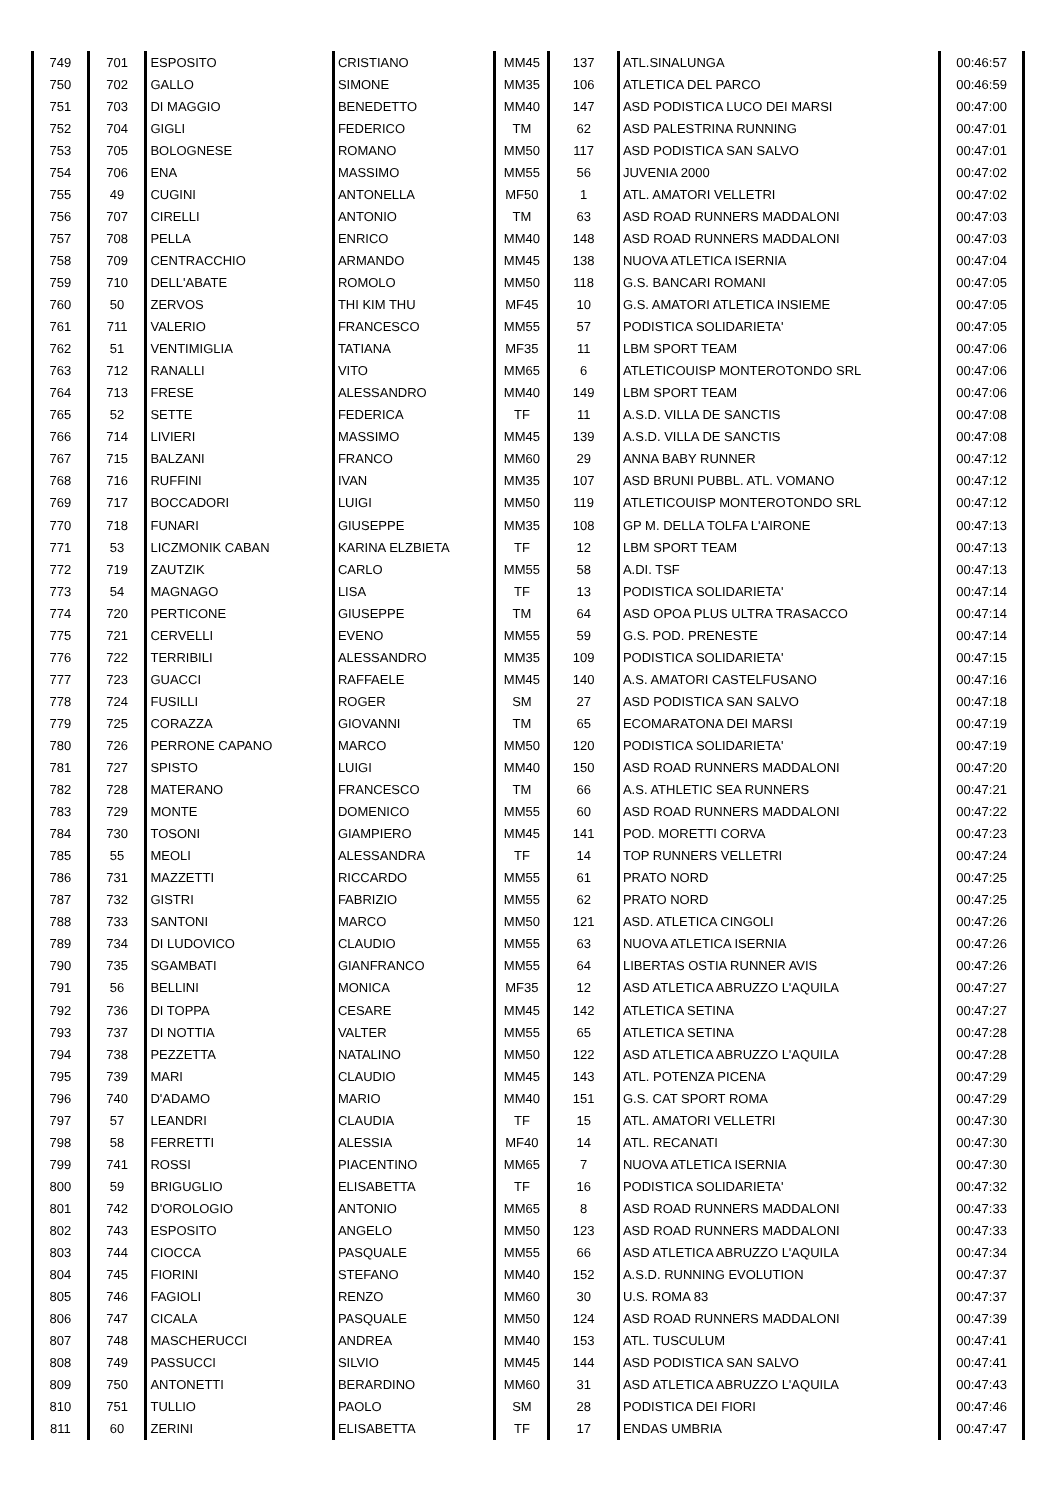| 749 | 701 | ESPOSITO | CRISTIANO | MM45 | 137 | ATL.SINALUNGA | 00:46:57 |
| 750 | 702 | GALLO | SIMONE | MM35 | 106 | ATLETICA DEL PARCO | 00:46:59 |
| 751 | 703 | DI MAGGIO | BENEDETTO | MM40 | 147 | ASD PODISTICA LUCO DEI MARSI | 00:47:00 |
| 752 | 704 | GIGLI | FEDERICO | TM | 62 | ASD PALESTRINA RUNNING | 00:47:01 |
| 753 | 705 | BOLOGNESE | ROMANO | MM50 | 117 | ASD PODISTICA SAN SALVO | 00:47:01 |
| 754 | 706 | ENA | MASSIMO | MM55 | 56 | JUVENIA 2000 | 00:47:02 |
| 755 | 49 | CUGINI | ANTONELLA | MF50 | 1 | ATL. AMATORI VELLETRI | 00:47:02 |
| 756 | 707 | CIRELLI | ANTONIO | TM | 63 | ASD ROAD RUNNERS MADDALONI | 00:47:03 |
| 757 | 708 | PELLA | ENRICO | MM40 | 148 | ASD ROAD RUNNERS MADDALONI | 00:47:03 |
| 758 | 709 | CENTRACCHIO | ARMANDO | MM45 | 138 | NUOVA ATLETICA ISERNIA | 00:47:04 |
| 759 | 710 | DELL'ABATE | ROMOLO | MM50 | 118 | G.S. BANCARI ROMANI | 00:47:05 |
| 760 | 50 | ZERVOS | THI KIM THU | MF45 | 10 | G.S. AMATORI ATLETICA INSIEME | 00:47:05 |
| 761 | 711 | VALERIO | FRANCESCO | MM55 | 57 | PODISTICA SOLIDARIETA' | 00:47:05 |
| 762 | 51 | VENTIMIGLIA | TATIANA | MF35 | 11 | LBM SPORT TEAM | 00:47:06 |
| 763 | 712 | RANALLI | VITO | MM65 | 6 | ATLETICOUISP MONTEROTONDO SRL | 00:47:06 |
| 764 | 713 | FRESE | ALESSANDRO | MM40 | 149 | LBM SPORT TEAM | 00:47:06 |
| 765 | 52 | SETTE | FEDERICA | TF | 11 | A.S.D. VILLA DE SANCTIS | 00:47:08 |
| 766 | 714 | LIVIERI | MASSIMO | MM45 | 139 | A.S.D. VILLA DE SANCTIS | 00:47:08 |
| 767 | 715 | BALZANI | FRANCO | MM60 | 29 | ANNA BABY RUNNER | 00:47:12 |
| 768 | 716 | RUFFINI | IVAN | MM35 | 107 | ASD BRUNI PUBBL. ATL. VOMANO | 00:47:12 |
| 769 | 717 | BOCCADORI | LUIGI | MM50 | 119 | ATLETICOUISP MONTEROTONDO SRL | 00:47:12 |
| 770 | 718 | FUNARI | GIUSEPPE | MM35 | 108 | GP M. DELLA TOLFA L'AIRONE | 00:47:13 |
| 771 | 53 | LICZMONIK CABAN | KARINA ELZBIETA | TF | 12 | LBM SPORT TEAM | 00:47:13 |
| 772 | 719 | ZAUTZIK | CARLO | MM55 | 58 | A.DI. TSF | 00:47:13 |
| 773 | 54 | MAGNAGO | LISA | TF | 13 | PODISTICA SOLIDARIETA' | 00:47:14 |
| 774 | 720 | PERTICONE | GIUSEPPE | TM | 64 | ASD OPOA PLUS ULTRA TRASACCO | 00:47:14 |
| 775 | 721 | CERVELLI | EVENO | MM55 | 59 | G.S. POD. PRENESTE | 00:47:14 |
| 776 | 722 | TERRIBILI | ALESSANDRO | MM35 | 109 | PODISTICA SOLIDARIETA' | 00:47:15 |
| 777 | 723 | GUACCI | RAFFAELE | MM45 | 140 | A.S. AMATORI CASTELFUSANO | 00:47:16 |
| 778 | 724 | FUSILLI | ROGER | SM | 27 | ASD PODISTICA SAN SALVO | 00:47:18 |
| 779 | 725 | CORAZZA | GIOVANNI | TM | 65 | ECOMARATONA DEI MARSI | 00:47:19 |
| 780 | 726 | PERRONE CAPANO | MARCO | MM50 | 120 | PODISTICA SOLIDARIETA' | 00:47:19 |
| 781 | 727 | SPISTO | LUIGI | MM40 | 150 | ASD ROAD RUNNERS MADDALONI | 00:47:20 |
| 782 | 728 | MATERANO | FRANCESCO | TM | 66 | A.S. ATHLETIC SEA RUNNERS | 00:47:21 |
| 783 | 729 | MONTE | DOMENICO | MM55 | 60 | ASD ROAD RUNNERS MADDALONI | 00:47:22 |
| 784 | 730 | TOSONI | GIAMPIERO | MM45 | 141 | POD. MORETTI CORVA | 00:47:23 |
| 785 | 55 | MEOLI | ALESSANDRA | TF | 14 | TOP RUNNERS VELLETRI | 00:47:24 |
| 786 | 731 | MAZZETTI | RICCARDO | MM55 | 61 | PRATO NORD | 00:47:25 |
| 787 | 732 | GISTRI | FABRIZIO | MM55 | 62 | PRATO NORD | 00:47:25 |
| 788 | 733 | SANTONI | MARCO | MM50 | 121 | ASD. ATLETICA CINGOLI | 00:47:26 |
| 789 | 734 | DI LUDOVICO | CLAUDIO | MM55 | 63 | NUOVA ATLETICA ISERNIA | 00:47:26 |
| 790 | 735 | SGAMBATI | GIANFRANCO | MM55 | 64 | LIBERTAS OSTIA RUNNER AVIS | 00:47:26 |
| 791 | 56 | BELLINI | MONICA | MF35 | 12 | ASD ATLETICA ABRUZZO L'AQUILA | 00:47:27 |
| 792 | 736 | DI TOPPA | CESARE | MM45 | 142 | ATLETICA SETINA | 00:47:27 |
| 793 | 737 | DI NOTTIA | VALTER | MM55 | 65 | ATLETICA SETINA | 00:47:28 |
| 794 | 738 | PEZZETTA | NATALINO | MM50 | 122 | ASD ATLETICA ABRUZZO L'AQUILA | 00:47:28 |
| 795 | 739 | MARI | CLAUDIO | MM45 | 143 | ATL. POTENZA PICENA | 00:47:29 |
| 796 | 740 | D'ADAMO | MARIO | MM40 | 151 | G.S. CAT SPORT ROMA | 00:47:29 |
| 797 | 57 | LEANDRI | CLAUDIA | TF | 15 | ATL. AMATORI VELLETRI | 00:47:30 |
| 798 | 58 | FERRETTI | ALESSIA | MF40 | 14 | ATL. RECANATI | 00:47:30 |
| 799 | 741 | ROSSI | PIACENTINO | MM65 | 7 | NUOVA ATLETICA ISERNIA | 00:47:30 |
| 800 | 59 | BRIGUGLIO | ELISABETTA | TF | 16 | PODISTICA SOLIDARIETA' | 00:47:32 |
| 801 | 742 | D'OROLOGIO | ANTONIO | MM65 | 8 | ASD ROAD RUNNERS MADDALONI | 00:47:33 |
| 802 | 743 | ESPOSITO | ANGELO | MM50 | 123 | ASD ROAD RUNNERS MADDALONI | 00:47:33 |
| 803 | 744 | CIOCCA | PASQUALE | MM55 | 66 | ASD ATLETICA ABRUZZO L'AQUILA | 00:47:34 |
| 804 | 745 | FIORINI | STEFANO | MM40 | 152 | A.S.D. RUNNING EVOLUTION | 00:47:37 |
| 805 | 746 | FAGIOLI | RENZO | MM60 | 30 | U.S. ROMA 83 | 00:47:37 |
| 806 | 747 | CICALA | PASQUALE | MM50 | 124 | ASD ROAD RUNNERS MADDALONI | 00:47:39 |
| 807 | 748 | MASCHERUCCI | ANDREA | MM40 | 153 | ATL. TUSCULUM | 00:47:41 |
| 808 | 749 | PASSUCCI | SILVIO | MM45 | 144 | ASD PODISTICA SAN SALVO | 00:47:41 |
| 809 | 750 | ANTONETTI | BERARDINO | MM60 | 31 | ASD ATLETICA ABRUZZO L'AQUILA | 00:47:43 |
| 810 | 751 | TULLIO | PAOLO | SM | 28 | PODISTICA DEI FIORI | 00:47:46 |
| 811 | 60 | ZERINI | ELISABETTA | TF | 17 | ENDAS UMBRIA | 00:47:47 |